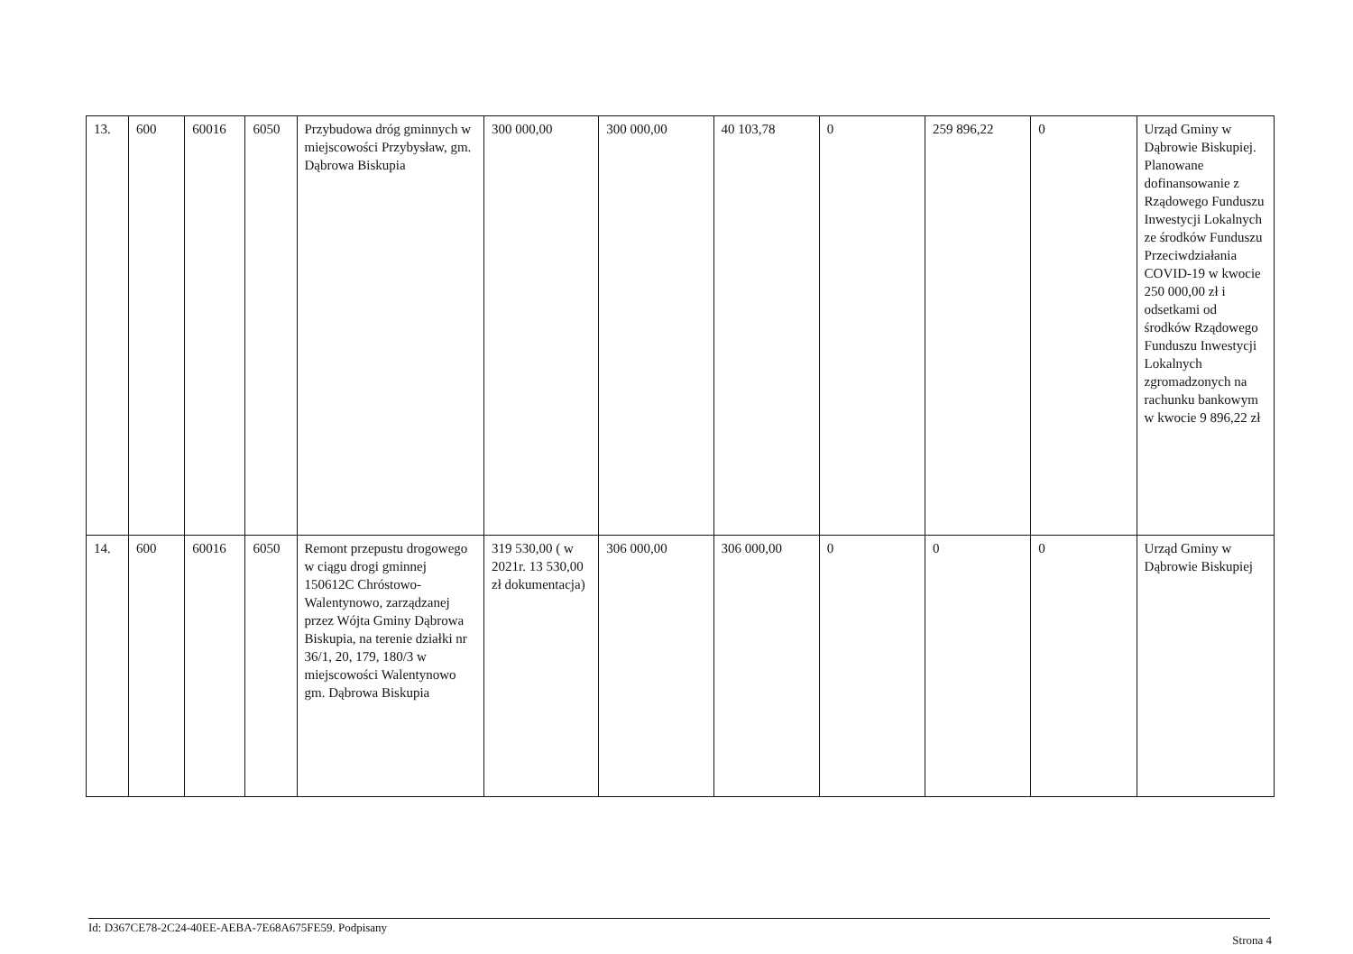| 13. | 600 | 60016 | 6050 | Przybudowa dróg gminnych w miejscowości Przybysław, gm. Dąbrowa Biskupia | 300 000,00 | 300 000,00 | 40 103,78 | 0 | 259 896,22 | 0 | Urząd Gminy w Dąbrowie Biskupiej. Planowane dofinansowanie z Rządowego Funduszu Inwestycji Lokalnych ze środków Funduszu Przeciwdziałania COVID-19 w kwocie 250 000,00 zł i odsetkami od środków Rządowego Funduszu Inwestycji Lokalnych zgromadzonych na rachunku bankowym w kwocie 9 896,22 zł |
| 14. | 600 | 60016 | 6050 | Remont przepustu drogowego w ciągu drogi gminnej 150612C Chróstowo-Walentynowo, zarządzanej przez Wójta Gminy Dąbrowa Biskupia, na terenie działki nr 36/1, 20, 179, 180/3 w miejscowości Walentynowo gm. Dąbrowa Biskupia | 319 530,00 ( w 2021r. 13 530,00 zł dokumentacja) | 306 000,00 | 306 000,00 | 0 | 0 | 0 | Urząd Gminy w Dąbrowie Biskupiej |
Id: D367CE78-2C24-40EE-AEBA-7E68A675FE59. Podpisany
Strona 4